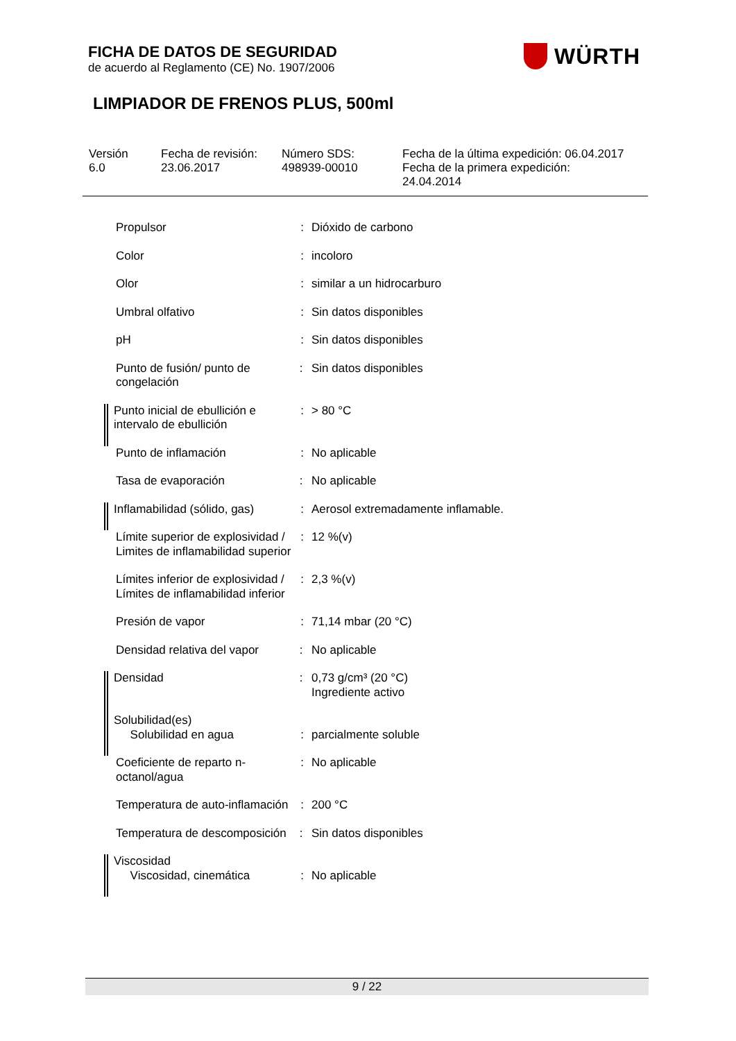FICHA DE DATOS DE SEGURIDAD
de acuerdo al Reglamento (CE) No. 1907/2006
WÜRTH
LIMPIADOR DE FRENOS PLUS, 500ml
| Versión 6.0 | Fecha de revisión: 23.06.2017 | Número SDS: 498939-00010 | Fecha de la última expedición: 06.04.2017 Fecha de la primera expedición: 24.04.2014 |
| Propulsor | : | Dióxido de carbono |
| Color | : | incoloro |
| Olor | : | similar a un hidrocarburo |
| Umbral olfativo | : | Sin datos disponibles |
| pH | : | Sin datos disponibles |
| Punto de fusión/ punto de congelación | : | Sin datos disponibles |
| Punto inicial de ebullición e intervalo de ebullición | : | > 80 °C |
| Punto de inflamación | : | No aplicable |
| Tasa de evaporación | : | No aplicable |
| Inflamabilidad (sólido, gas) | : | Aerosol extremadamente inflamable. |
| Límite superior de explosividad / Limites de inflamabilidad superior | : | 12 %(v) |
| Límites inferior de explosividad / Límites de inflamabilidad inferior | : | 2,3 %(v) |
| Presión de vapor | : | 71,14 mbar (20 °C) |
| Densidad relativa del vapor | : | No aplicable |
| Densidad | : | 0,73 g/cm³ (20 °C) Ingrediente activo |
| Solubilidad(es) Solubilidad en agua | : | parcialmente soluble |
| Coeficiente de reparto n-octanol/agua | : | No aplicable |
| Temperatura de auto-inflamación | : | 200 °C |
| Temperatura de descomposición | : | Sin datos disponibles |
| Viscosidad Viscosidad, cinemática | : | No aplicable |
9 / 22